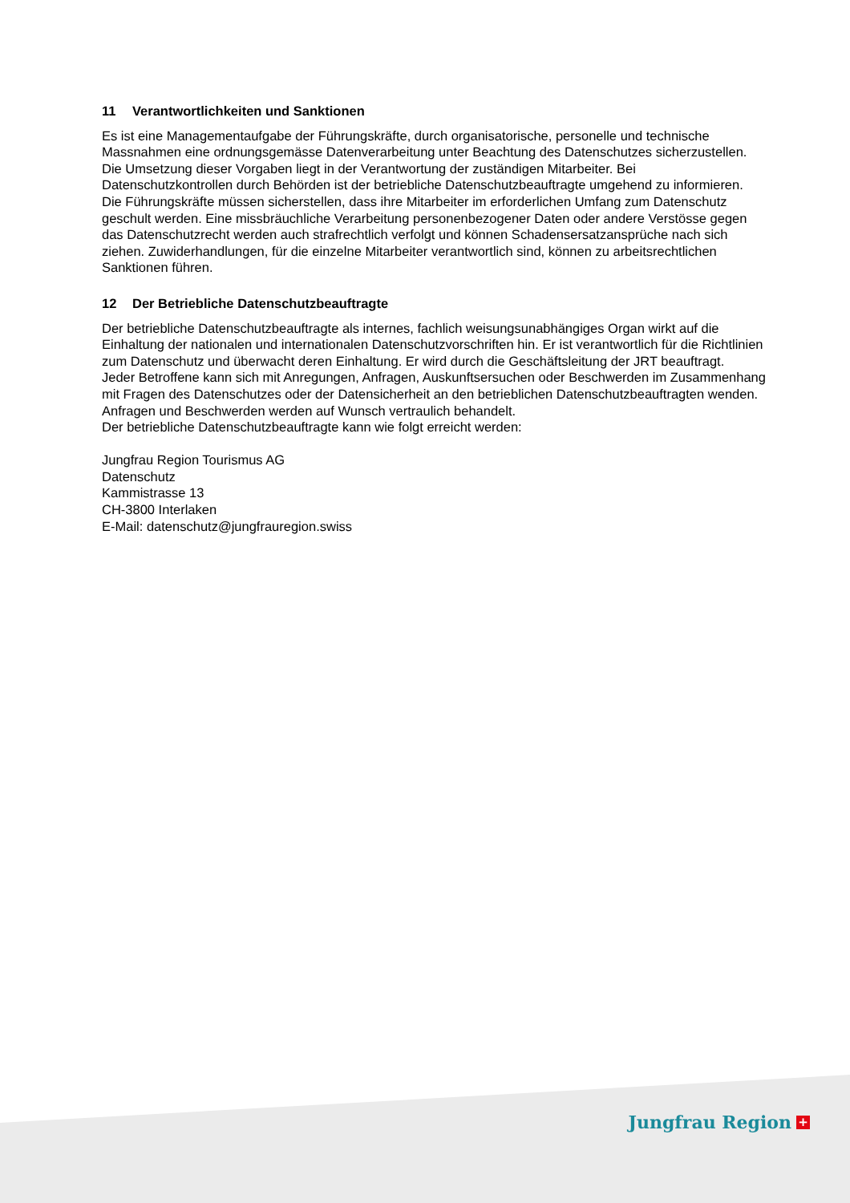11 Verantwortlichkeiten und Sanktionen
Es ist eine Managementaufgabe der Führungskräfte, durch organisatorische, personelle und technische Massnahmen eine ordnungsgemässe Datenverarbeitung unter Beachtung des Datenschutzes sicherzustellen. Die Umsetzung dieser Vorgaben liegt in der Verantwortung der zuständigen Mitarbeiter. Bei Datenschutzkontrollen durch Behörden ist der betriebliche Datenschutzbeauftragte umgehend zu informieren.
Die Führungskräfte müssen sicherstellen, dass ihre Mitarbeiter im erforderlichen Umfang zum Datenschutz geschult werden. Eine missbräuchliche Verarbeitung personenbezogener Daten oder andere Verstösse gegen das Datenschutzrecht werden auch strafrechtlich verfolgt und können Schadensersatzansprüche nach sich ziehen. Zuwiderhandlungen, für die einzelne Mitarbeiter verantwortlich sind, können zu arbeitsrechtlichen Sanktionen führen.
12 Der Betriebliche Datenschutzbeauftragte
Der betriebliche Datenschutzbeauftragte als internes, fachlich weisungsunabhängiges Organ wirkt auf die Einhaltung der nationalen und internationalen Datenschutzvorschriften hin. Er ist verantwortlich für die Richtlinien zum Datenschutz und überwacht deren Einhaltung. Er wird durch die Geschäftsleitung der JRT beauftragt.
Jeder Betroffene kann sich mit Anregungen, Anfragen, Auskunftsersuchen oder Beschwerden im Zusammenhang mit Fragen des Datenschutzes oder der Datensicherheit an den betrieblichen Datenschutzbeauftragten wenden. Anfragen und Beschwerden werden auf Wunsch vertraulich behandelt.
Der betriebliche Datenschutzbeauftragte kann wie folgt erreicht werden:
Jungfrau Region Tourismus AG
Datenschutz
Kammistrasse 13
CH-3800 Interlaken
E-Mail: datenschutz@jungfrauregion.swiss
Jungfrau Region +